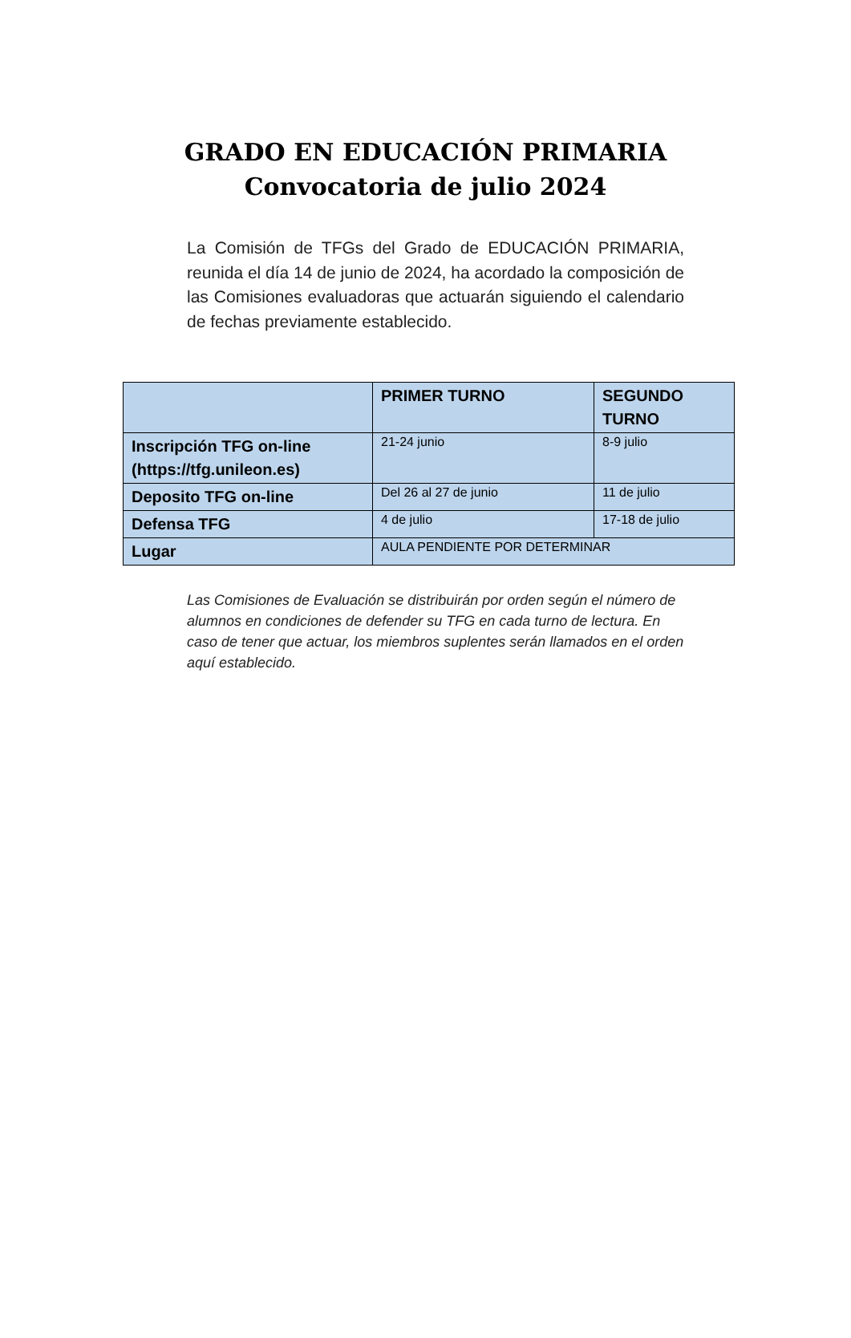GRADO EN EDUCACIÓN PRIMARIA
Convocatoria de julio 2024
La Comisión de TFGs del Grado de EDUCACIÓN PRIMARIA, reunida el día 14 de junio de 2024, ha acordado la composición de las Comisiones evaluadoras que actuarán siguiendo el calendario de fechas previamente establecido.
| | PRIMER TURNO | SEGUNDO TURNO |
| --- | --- | --- |
| Inscripción TFG on-line (https://tfg.unileon.es) | 21-24 junio | 8-9 julio |
| Deposito TFG on-line | Del 26 al 27 de junio | 11 de julio |
| Defensa TFG | 4 de julio | 17-18 de julio |
| Lugar | AULA PENDIENTE POR DETERMINAR | |
Las Comisiones de Evaluación se distribuirán por orden según el número de alumnos en condiciones de defender su TFG en cada turno de lectura. En caso de tener que actuar, los miembros suplentes serán llamados en el orden aquí establecido.